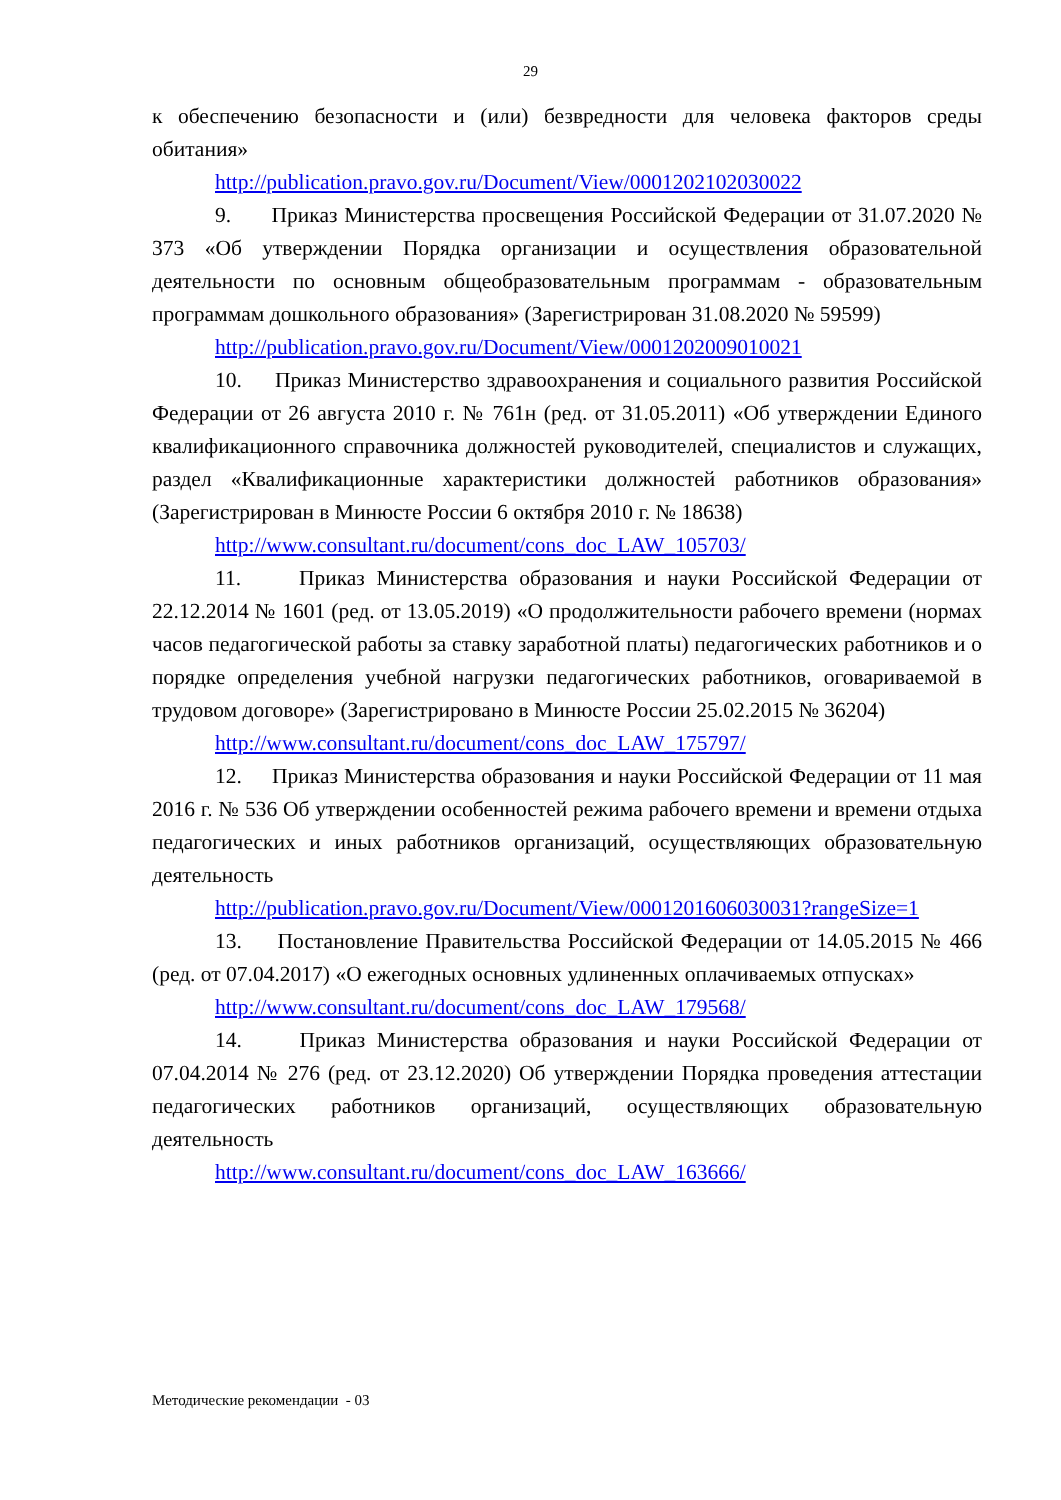29
к обеспечению безопасности и (или) безвредности для человека факторов среды обитания»
http://publication.pravo.gov.ru/Document/View/0001202102030022
9. Приказ Министерства просвещения Российской Федерации от 31.07.2020 № 373 «Об утверждении Порядка организации и осуществления образовательной деятельности по основным общеобразовательным программам - образовательным программам дошкольного образования» (Зарегистрирован 31.08.2020 № 59599)
http://publication.pravo.gov.ru/Document/View/0001202009010021
10. Приказ Министерство здравоохранения и социального развития Российской Федерации от 26 августа 2010 г. № 761н (ред. от 31.05.2011) «Об утверждении Единого квалификационного справочника должностей руководителей, специалистов и служащих, раздел «Квалификационные характеристики должностей работников образования» (Зарегистрирован в Минюсте России 6 октября 2010 г. № 18638)
http://www.consultant.ru/document/cons_doc_LAW_105703/
11. Приказ Министерства образования и науки Российской Федерации от 22.12.2014 № 1601 (ред. от 13.05.2019) «О продолжительности рабочего времени (нормах часов педагогической работы за ставку заработной платы) педагогических работников и о порядке определения учебной нагрузки педагогических работников, оговариваемой в трудовом договоре» (Зарегистрировано в Минюсте России 25.02.2015 № 36204)
http://www.consultant.ru/document/cons_doc_LAW_175797/
12. Приказ Министерства образования и науки Российской Федерации от 11 мая 2016 г. № 536 Об утверждении особенностей режима рабочего времени и времени отдыха педагогических и иных работников организаций, осуществляющих образовательную деятельность
http://publication.pravo.gov.ru/Document/View/0001201606030031?rangeSize=1
13. Постановление Правительства Российской Федерации от 14.05.2015 № 466 (ред. от 07.04.2017) «О ежегодных основных удлиненных оплачиваемых отпусках»
http://www.consultant.ru/document/cons_doc_LAW_179568/
14. Приказ Министерства образования и науки Российской Федерации от 07.04.2014 № 276 (ред. от 23.12.2020) Об утверждении Порядка проведения аттестации педагогических работников организаций, осуществляющих образовательную деятельность
http://www.consultant.ru/document/cons_doc_LAW_163666/
Методические рекомендации - 03